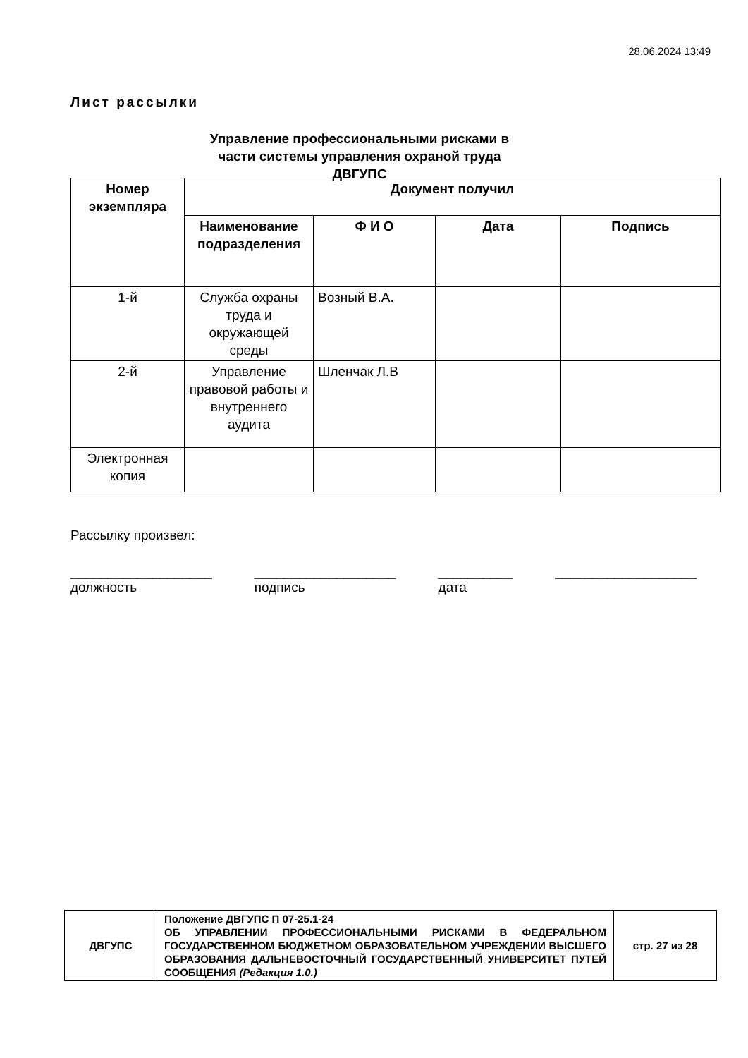28.06.2024 13:49
Лист рассылки
Управление профессиональными рисками в части системы управления охраной труда ДВГУПС
| Номер экземпляра | Документ получил | | | |
| --- | --- | --- | --- | --- |
| | Наименование подразделения | Ф И О | Дата | Подпись |
| 1-й | Служба охраны труда и окружающей среды | Возный В.А. | | |
| 2-й | Управление правовой работы и внутреннего аудита | Шленчак Л.В | | |
| Электронная копия | | | | |
Рассылку произвел:
___________________
должность
___________________
подпись
__________
дата
___________________
| ДВГУПС | Положение ДВГУПС П 07-25.1-24 ОБ УПРАВЛЕНИИ ПРОФЕССИОНАЛЬНЫМИ РИСКАМИ В ФЕДЕРАЛЬНОМ ГОСУДАРСТВЕННОМ БЮДЖЕТНОМ ОБРАЗОВАТЕЛЬНОМ УЧРЕЖДЕНИИ ВЫСШЕГО ОБРАЗОВАНИЯ ДАЛЬНЕВОСТОЧНЫЙ ГОСУДАРСТВЕННЫЙ УНИВЕРСИТЕТ ПУТЕЙ СООБЩЕНИЯ (Редакция 1.0.) | стр. 27 из 28 |